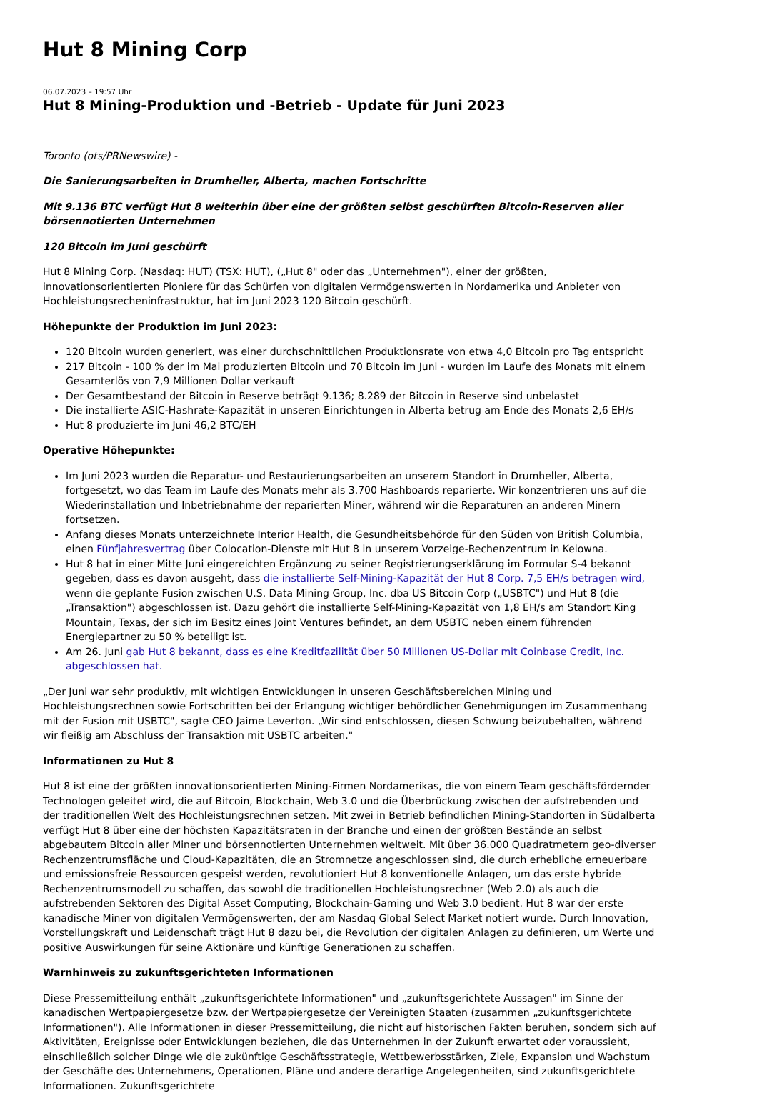Hut 8 Mining Corp
06.07.2023 – 19:57 Uhr
Hut 8 Mining-Produktion und -Betrieb - Update für Juni 2023
Toronto (ots/PRNewswire) -
Die Sanierungsarbeiten in Drumheller, Alberta, machen Fortschritte
Mit 9.136 BTC verfügt Hut 8 weiterhin über eine der größten selbst geschürften Bitcoin-Reserven aller börsennotierten Unternehmen
120 Bitcoin im Juni geschürft
Hut 8 Mining Corp. (Nasdaq: HUT) (TSX: HUT), („Hut 8" oder das „Unternehmen"), einer der größten, innovationsorientierten Pioniere für das Schürfen von digitalen Vermögenswerten in Nordamerika und Anbieter von Hochleistungsrecheninfrastruktur, hat im Juni 2023 120 Bitcoin geschürft.
Höhepunkte der Produktion im Juni 2023:
120 Bitcoin wurden generiert, was einer durchschnittlichen Produktionsrate von etwa 4,0 Bitcoin pro Tag entspricht
217 Bitcoin - 100 % der im Mai produzierten Bitcoin und 70 Bitcoin im Juni - wurden im Laufe des Monats mit einem Gesamterlös von 7,9 Millionen Dollar verkauft
Der Gesamtbestand der Bitcoin in Reserve beträgt 9.136; 8.289 der Bitcoin in Reserve sind unbelastet
Die installierte ASIC-Hashrate-Kapazität in unseren Einrichtungen in Alberta betrug am Ende des Monats 2,6 EH/s
Hut 8 produzierte im Juni 46,2 BTC/EH
Operative Höhepunkte:
Im Juni 2023 wurden die Reparatur- und Restaurierungsarbeiten an unserem Standort in Drumheller, Alberta, fortgesetzt, wo das Team im Laufe des Monats mehr als 3.700 Hashboards reparierte. Wir konzentrieren uns auf die Wiederinstallation und Inbetriebnahme der reparierten Miner, während wir die Reparaturen an anderen Minern fortsetzen.
Anfang dieses Monats unterzeichnete Interior Health, die Gesundheitsbehörde für den Süden von British Columbia, einen Fünfjahresvertrag über Colocation-Dienste mit Hut 8 in unserem Vorzeige-Rechenzentrum in Kelowna.
Hut 8 hat in einer Mitte Juni eingereichten Ergänzung zu seiner Registrierungserklärung im Formular S-4 bekannt gegeben, dass es davon ausgeht, dass die installierte Self-Mining-Kapazität der Hut 8 Corp. 7,5 EH/s betragen wird, wenn die geplante Fusion zwischen U.S. Data Mining Group, Inc. dba US Bitcoin Corp („USBTC") und Hut 8 (die „Transaktion") abgeschlossen ist. Dazu gehört die installierte Self-Mining-Kapazität von 1,8 EH/s am Standort King Mountain, Texas, der sich im Besitz eines Joint Ventures befindet, an dem USBTC neben einem führenden Energiepartner zu 50 % beteiligt ist.
Am 26. Juni gab Hut 8 bekannt, dass es eine Kreditfazilität über 50 Millionen US-Dollar mit Coinbase Credit, Inc. abgeschlossen hat.
„Der Juni war sehr produktiv, mit wichtigen Entwicklungen in unseren Geschäftsbereichen Mining und Hochleistungsrechnen sowie Fortschritten bei der Erlangung wichtiger behördlicher Genehmigungen im Zusammenhang mit der Fusion mit USBTC", sagte CEO Jaime Leverton. „Wir sind entschlossen, diesen Schwung beizubehalten, während wir fleißig am Abschluss der Transaktion mit USBTC arbeiten."
Informationen zu Hut 8
Hut 8 ist eine der größten innovationsorientierten Mining-Firmen Nordamerikas, die von einem Team geschäftsfördernder Technologen geleitet wird, die auf Bitcoin, Blockchain, Web 3.0 und die Überbrückung zwischen der aufstrebenden und der traditionellen Welt des Hochleistungsrechnen setzen. Mit zwei in Betrieb befindlichen Mining-Standorten in Südalberta verfügt Hut 8 über eine der höchsten Kapazitätsraten in der Branche und einen der größten Bestände an selbst abgebautem Bitcoin aller Miner und börsennotierten Unternehmen weltweit. Mit über 36.000 Quadratmetern geo-diverser Rechenzentrumsfläche und Cloud-Kapazitäten, die an Stromnetze angeschlossen sind, die durch erhebliche erneuerbare und emissionsfreie Ressourcen gespeist werden, revolutioniert Hut 8 konventionelle Anlagen, um das erste hybride Rechenzentrumsmodell zu schaffen, das sowohl die traditionellen Hochleistungsrechner (Web 2.0) als auch die aufstrebenden Sektoren des Digital Asset Computing, Blockchain-Gaming und Web 3.0 bedient. Hut 8 war der erste kanadische Miner von digitalen Vermögenswerten, der am Nasdaq Global Select Market notiert wurde. Durch Innovation, Vorstellungskraft und Leidenschaft trägt Hut 8 dazu bei, die Revolution der digitalen Anlagen zu definieren, um Werte und positive Auswirkungen für seine Aktionäre und künftige Generationen zu schaffen.
Warnhinweis zu zukunftsgerichteten Informationen
Diese Pressemitteilung enthält „zukunftsgerichtete Informationen" und „zukunftsgerichtete Aussagen" im Sinne der kanadischen Wertpapiergesetze bzw. der Wertpapiergesetze der Vereinigten Staaten (zusammen „zukunftsgerichtete Informationen"). Alle Informationen in dieser Pressemitteilung, die nicht auf historischen Fakten beruhen, sondern sich auf Aktivitäten, Ereignisse oder Entwicklungen beziehen, die das Unternehmen in der Zukunft erwartet oder voraussieht, einschließlich solcher Dinge wie die zukünftige Geschäftsstrategie, Wettbewerbsstärken, Ziele, Expansion und Wachstum der Geschäfte des Unternehmens, Operationen, Pläne und andere derartige Angelegenheiten, sind zukunftsgerichtete Informationen. Zukunftsgerichtete